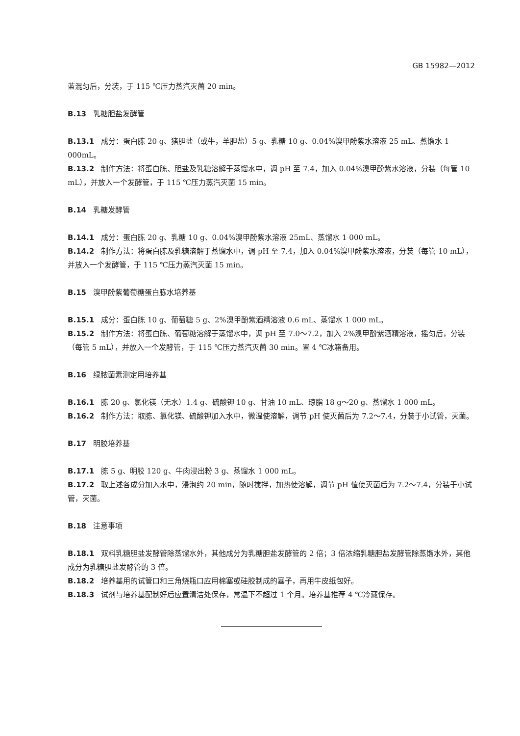GB 15982—2012
蓝混匀后，分装，于 115 ℃压力蒸汽灭菌 20 min。
B.13 乳糖胆盐发酵管
B.13.1 成分：蛋白胨 20 g、猪胆盐（或牛，羊胆盐）5 g、乳糖 10 g、0.04%溴甲酚紫水溶液 25 mL、蒸馏水 1 000mL。
B.13.2 制作方法：将蛋白胨、胆盐及乳糖溶解于蒸馏水中，调 pH 至 7.4，加入 0.04%溴甲酚紫水溶液，分装（每管 10 mL），并放入一个发酵管，于 115 ℃压力蒸汽灭菌 15 min。
B.14 乳糖发酵管
B.14.1 成分：蛋白胨 20 g、乳糖 10 g、0.04%溴甲酚紫水溶液 25mL、蒸馏水 1 000 mL。
B.14.2 制作方法：将蛋白胨及乳糖溶解于蒸馏水中，调 pH 至 7.4，加入 0.04%溴甲酚紫水溶液，分装（每管 10 mL），并放入一个发酵管，于 115 ℃压力蒸汽灭菌 15 min。
B.15 溴甲酚紫葡萄糖蛋白胨水培养基
B.15.1 成分：蛋白胨 10 g、葡萄糖 5 g、2%溴甲酚紫酒精溶液 0.6 mL、蒸馏水 1 000 mL。
B.15.2 制作方法：将蛋白胨、葡萄糖溶解于蒸馏水中，调 pH 至 7.0～7.2，加入 2%溴甲酚紫酒精溶液，摇匀后，分装（每管 5 mL），并放入一个发酵管，于 115 ℃压力蒸汽灭菌 30 min。置 4 ℃冰箱备用。
B.16 绿脓菌素测定用培养基
B.16.1 胨 20 g、氯化镁（无水）1.4 g、硫酸钾 10 g、甘油 10 mL、琼脂 18 g～20 g、蒸馏水 1 000 mL。
B.16.2 制作方法：取胨、氯化镁、硫酸钾加入水中，微温使溶解，调节 pH 使灭菌后为 7.2～7.4，分装于小试管，灭菌。
B.17 明胶培养基
B.17.1 胨 5 g、明胶 120 g、牛肉浸出粉 3 g、蒸馏水 1 000 mL。
B.17.2 取上述各成分加入水中，浸泡约 20 min，随时搅拌，加热使溶解，调节 pH 值使灭菌后为 7.2～7.4，分装于小试管，灭菌。
B.18 注意事项
B.18.1 双料乳糖胆盐发酵管除蒸馏水外，其他成分为乳糖胆盐发酵管的 2 倍；3 倍浓缩乳糖胆盐发酵管除蒸馏水外，其他成分为乳糖胆盐发酵管的 3 倍。
B.18.2 培养基用的试管口和三角烧瓶口应用棉塞或硅胶制成的塞子，再用牛皮纸包好。
B.18.3 试剂与培养基配制好后应置清洁处保存，常温下不超过 1 个月。培养基推荐 4 ℃冷藏保存。